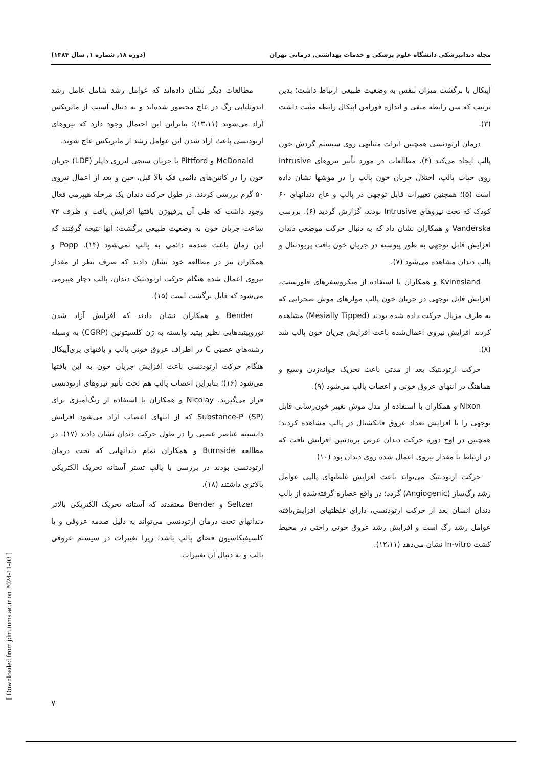مجله دندانپزشکی دانشگاه علوم پزشکی و خدمات بهداشتی, درمانی تهران (دوره ۱۸, شماره ۱, سال ۱۳۸۴)
آپیکال با برگشت میزان تنفس به وضعیت طبیعی ارتباط داشت؛ بدین ترتیب که سن رابطه منفی و اندازه فورامن آپیکال رابطه مثبت داشت (۳).
درمان ارتودنسی همچنین اثرات متنابهی روی سیستم گردش خون پالپ ایجاد می‌کند (۴). مطالعات در مورد تأثیر نیروهای Intrusive روی حیات پالپ، اختلال جریان خون پالپ را در موشها نشان داده است (۵)؛ همچنین تغییرات قابل توجهی در پالپ و عاج دندانهای ۶۰ کودک که تحت نیروهای Intrusive بودند، گزارش گردید (۶). بررسی Vanderska و همکاران نشان داد که به دنبال حرکت موضعی دندان افزایش قابل توجهی به طور پیوسته در جریان خون بافت پریودنتال و پالپ دندان مشاهده می‌شود (۷).
Kvinnsland و همکاران با استفاده از میکروسفرهای فلورسنت، افزایش قابل توجهی در جریان خون پالپ مولرهای موش صحرایی که به طرف مزیال حرکت داده شده بودند (Mesially Tipped) مشاهده کردند افزایش نیروی اعمال‌شده باعث افزایش جریان خون پالپ شد (۸).
حرکت ارتودنتیک بعد از مدتی باعث تحریک جوانه‌زدن وسیع و هماهنگ در انتهای عروق خونی و اعصاب پالپ می‌شود (۹).
Nixon و همکاران با استفاده از مدل موش تغییر خون‌رسانی قابل توجهی را با افزایش تعداد عروق فانکشنال در پالپ مشاهده کردند؛ همچنین در اوج دوره حرکت دندان عرض پره‌دنتین افزایش یافت که در ارتباط با مقدار نیروی اعمال شده روی دندان بود (۱۰)
حرکت ارتودنتیک می‌تواند باعث افزایش غلظتهای پالپی عوامل رشد رگ‌ساز (Angiogenic) گردد؛ در واقع عصاره گرفته‌شده از پالپ دندان انسان بعد از حرکت ارتودنسی، دارای غلظتهای افزایش‌یافته عوامل رشد رگ است و افزایش رشد عروق خونی راحتی در محیط کشت In-vitro نشان می‌دهد (۱۲،۱۱).
مطالعات دیگر نشان داده‌اند که عوامل رشد شامل عامل رشد اندوتلیایی رگ در عاج محصور شده‌اند و به دنبال آسیب از ماتریکس آزاد می‌شوند (۱۳،۱۱)؛ بنابراین این احتمال وجود دارد که نیروهای ارتودنسی باعث آزاد شدن این عوامل رشد از ماتریکس عاج شوند.
McDonald و Pittford با جریان سنجی لیزری داپلر (LDF) جریان خون را در کانین‌های دائمی فک بالا قبل، حین و بعد از اعمال نیروی ۵۰ گرم بررسی کردند. در طول حرکت دندان یک مرحله هیپرمی فعال وجود داشت که طی آن پرفیوژن بافتها افزایش یافت و ظرف ۷۲ ساعت جریان خون به وضعیت طبیعی برگشت؛ آنها نتیجه گرفتند که این زمان باعث صدمه دائمی به پالپ نمی‌شود (۱۴). Popp و همکاران نیز در مطالعه خود نشان دادند که صرف نظر از مقدار نیروی اعمال شده هنگام حرکت ارتودنتیک دندان، پالپ دچار هیپرمی می‌شود که قابل برگشت است (۱۵).
Bender و همکاران نشان دادند که افزایش آزاد شدن نوروپپتیدهایی نظیر پپتید وابسته به ژن کلسیتونین (CGRP) به وسیله رشته‌های عصبی C در اطراف عروق خونی پالپ و بافتهای پری‌آپیکال هنگام حرکت ارتودنسی باعث افزایش جریان خون به این بافتها می‌شود (۱۶)؛ بنابراین اعصاب پالپ هم تحت تأثیر نیروهای ارتودنسی قرار می‌گیرند. Nicolay و همکاران با استفاده از رنگ‌آمیزی برای Substance-P (SP) که از انتهای اعصاب آزاد می‌شود افزایش دانسیته عناصر عصبی را در طول حرکت دندان نشان دادند (۱۷). در مطالعه Burnside و همکاران تمام دندانهایی که تحت درمان ارتودنسی بودند در بررسی با پالپ تستر آستانه تحریک الکتریکی بالاتری داشتند (۱۸).
Seltzer و Bender معتقدند که آستانه تحریک الکتریکی بالاتر دندانهای تحت درمان ارتودنسی می‌تواند به دلیل صدمه عروقی و یا کلسیفیکاسیون فضای پالپ باشد؛ زیرا تغییرات در سیستم عروقی پالپ و به دنبال آن تغییرات
۷
[ Downloaded from jdm.tums.ac.ir on 2024-11-03 ]